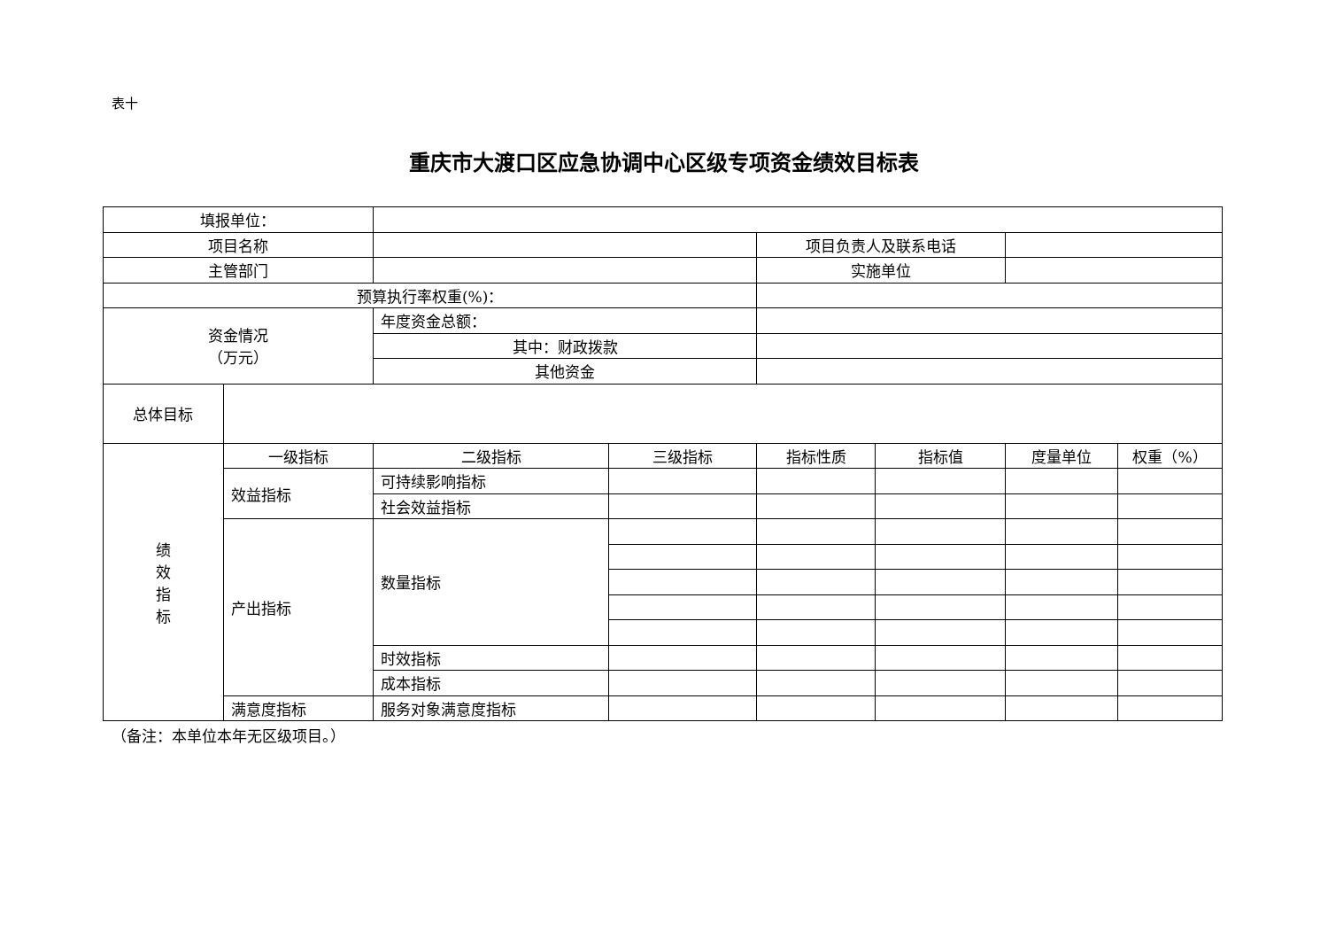表十
重庆市大渡口区应急协调中心区级专项资金绩效目标表
| 填报单位： | | | | | | | |
| 项目名称 | | | | 项目负责人及联系电话 | | | |
| 主管部门 | | | | 实施单位 | | | |
| 预算执行率权重(%)： | | | | | | | |
| 资金情况 （万元） | | 年度资金总额： | | | | | |
| | | 其中：财政拨款 | | | | | |
| | | 其他资金 | | | | | |
| 总体目标 | | | | | | | |
| 绩 效 指 标 | 一级指标 | 二级指标 | 三级指标 | 指标性质 | 指标值 | 度量单位 | 权重（%） |
| | 效益指标 | 可持续影响指标 | | | | | |
| | | 社会效益指标 | | | | | |
| | 产出指标 | 数量指标 | | | | | |
| | | 时效指标 | | | | | |
| | | 成本指标 | | | | | |
| | 满意度指标 | 服务对象满意度指标 | | | | | |
（备注：本单位本年无区级项目。）